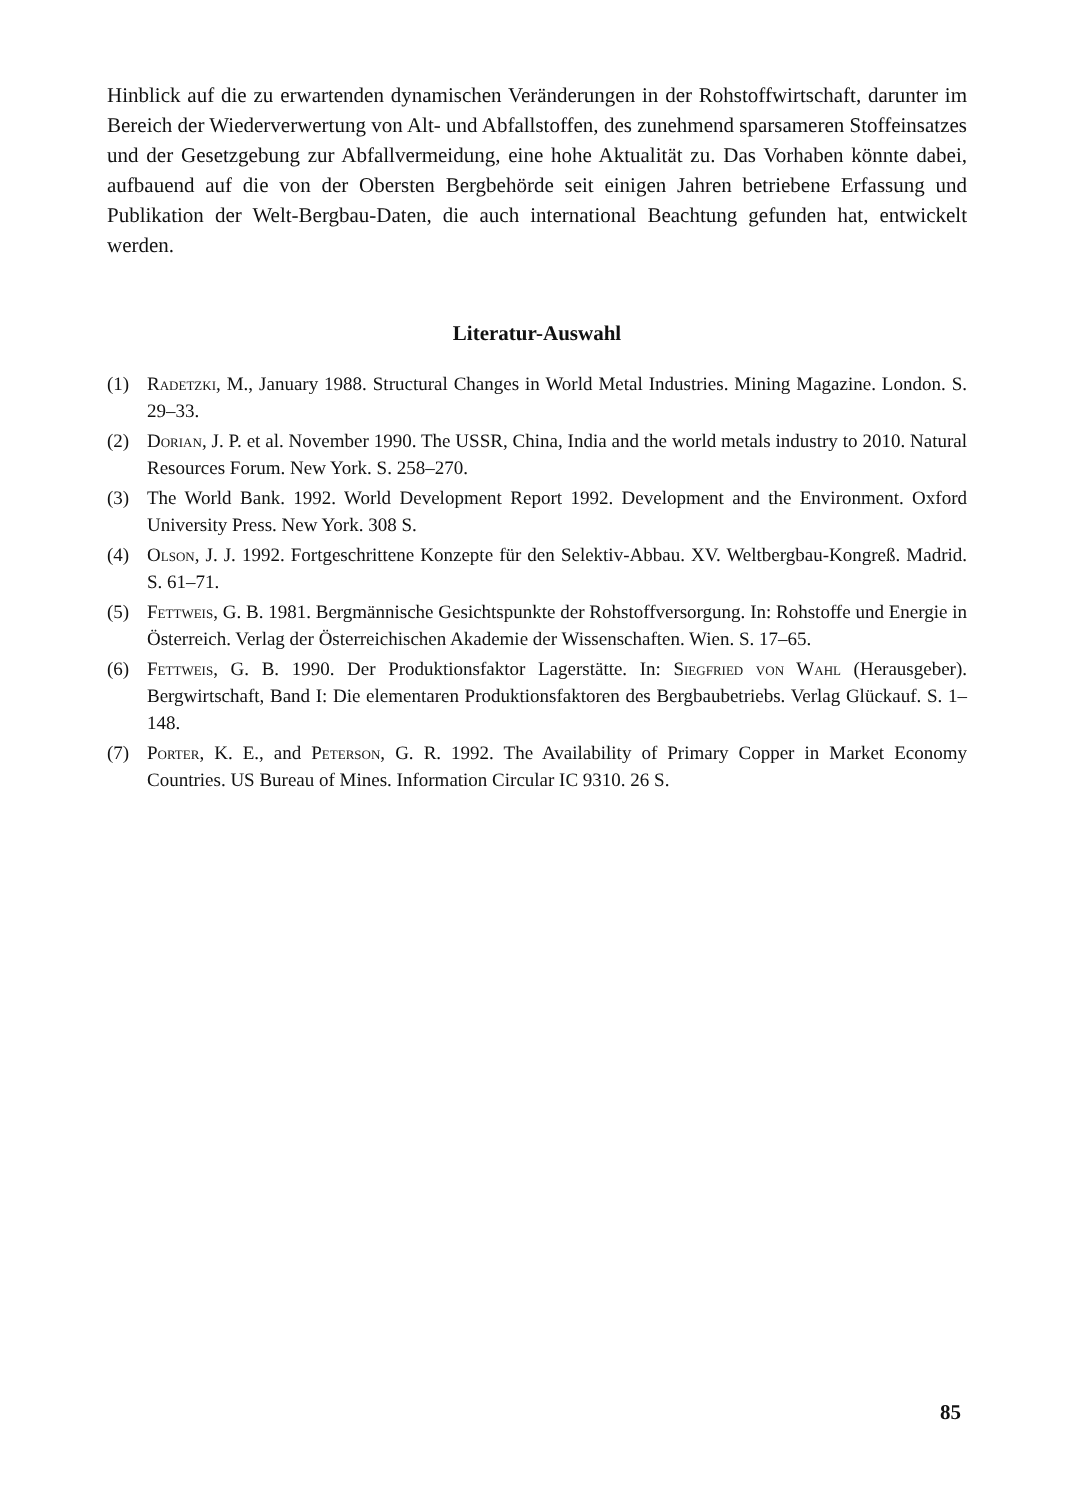Hinblick auf die zu erwartenden dynamischen Veränderungen in der Rohstoffwirtschaft, darunter im Bereich der Wiederverwertung von Alt- und Abfallstoffen, des zunehmend sparsameren Stoffeinsatzes und der Gesetzgebung zur Abfallvermeidung, eine hohe Aktualität zu. Das Vorhaben könnte dabei, aufbauend auf die von der Obersten Bergbehörde seit einigen Jahren betriebene Erfassung und Publikation der Welt-Bergbau-Daten, die auch international Beachtung gefunden hat, entwickelt werden.
Literatur-Auswahl
(1) Radetzki, M., January 1988. Structural Changes in World Metal Industries. Mining Magazine. London. S. 29–33.
(2) Dorian, J. P. et al. November 1990. The USSR, China, India and the world metals industry to 2010. Natural Resources Forum. New York. S. 258–270.
(3) The World Bank. 1992. World Development Report 1992. Development and the Environment. Oxford University Press. New York. 308 S.
(4) Olson, J. J. 1992. Fortgeschrittene Konzepte für den Selektiv-Abbau. XV. Weltbergbau-Kongreß. Madrid. S. 61–71.
(5) Fettweis, G. B. 1981. Bergmännische Gesichtspunkte der Rohstoffversorgung. In: Rohstoffe und Energie in Österreich. Verlag der Österreichischen Akademie der Wissenschaften. Wien. S. 17–65.
(6) Fettweis, G. B. 1990. Der Produktionsfaktor Lagerstätte. In: Siegfried von Wahl (Herausgeber). Bergwirtschaft, Band I: Die elementaren Produktionsfaktoren des Bergbaubetriebs. Verlag Glückauf. S. 1–148.
(7) Porter, K. E., and Peterson, G. R. 1992. The Availability of Primary Copper in Market Economy Countries. US Bureau of Mines. Information Circular IC 9310. 26 S.
85